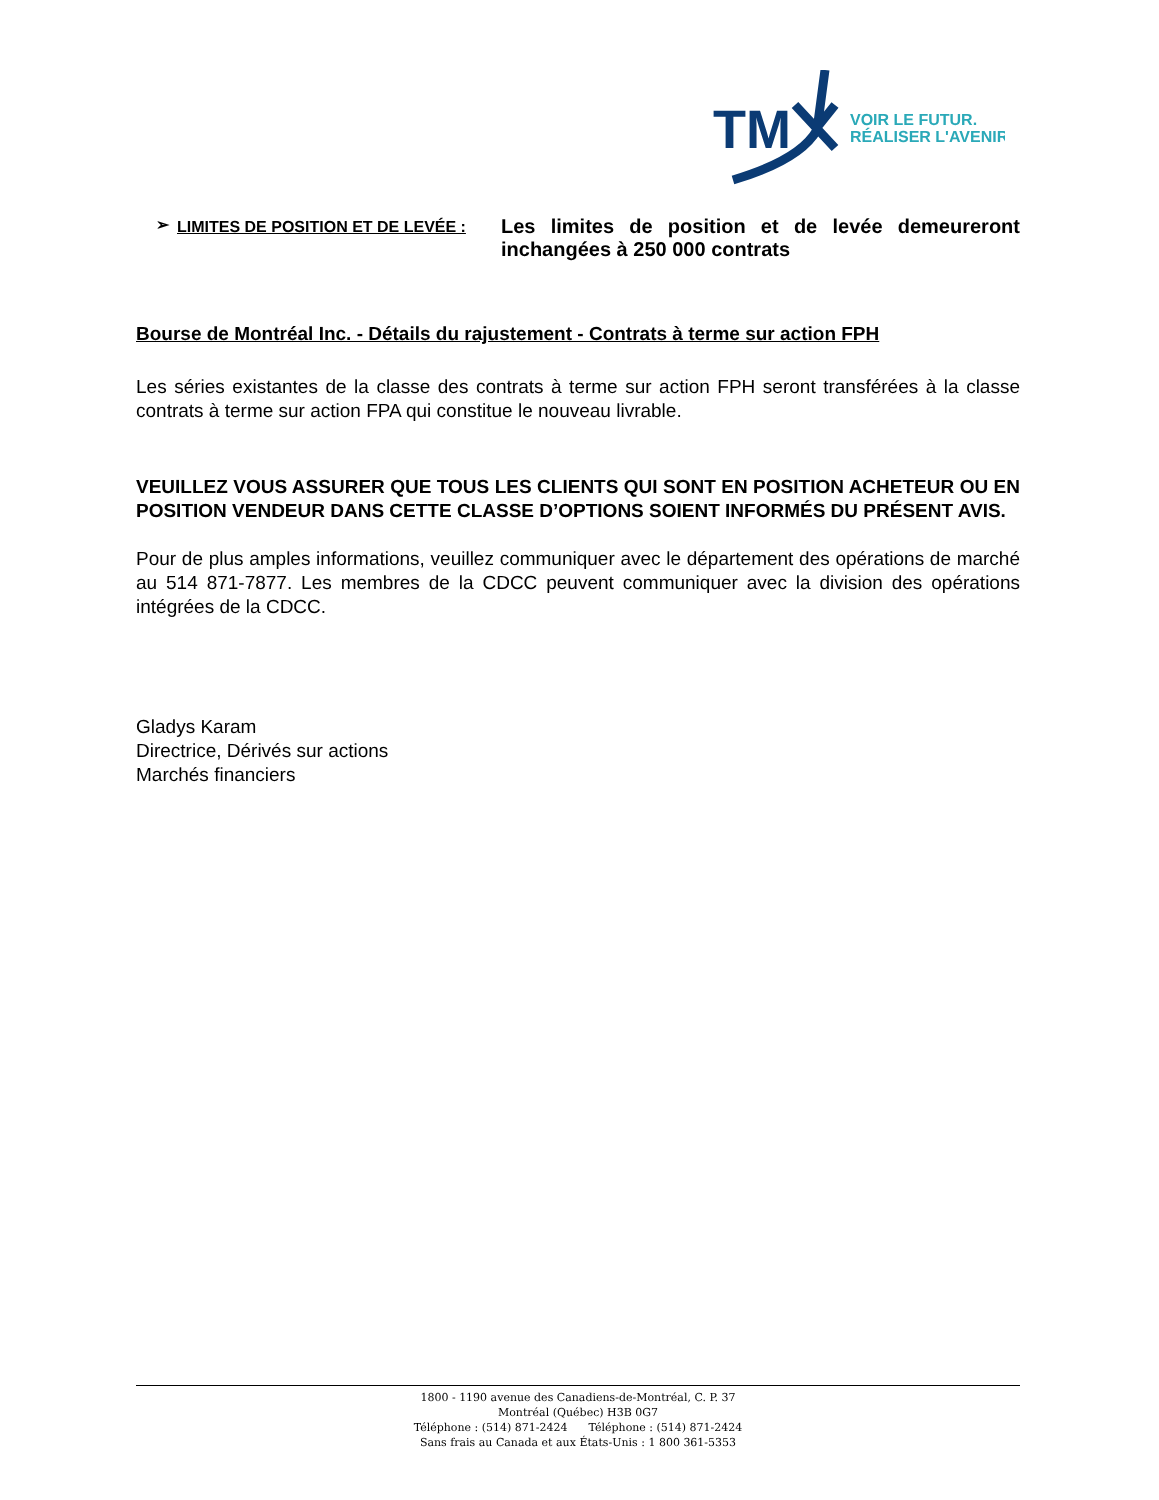TM
VOIR LE FUTUR.
RÉALISER L'AVENIR.
➢ LIMITES DE POSITION ET DE LEVÉE :
Les limites de position et de levée demeureront inchangées à 250 000 contrats
Bourse de Montréal Inc. - Détails du rajustement - Contrats à terme sur action FPH
Les séries existantes de la classe des contrats à terme sur action FPH seront transférées à la classe contrats à terme sur action FPA qui constitue le nouveau livrable.
VEUILLEZ VOUS ASSURER QUE TOUS LES CLIENTS QUI SONT EN POSITION ACHETEUR OU EN POSITION VENDEUR DANS CETTE CLASSE D’OPTIONS SOIENT INFORMÉS DU PRÉSENT AVIS.
Pour de plus amples informations, veuillez communiquer avec le département des opérations de marché au 514 871-7877. Les membres de la CDCC peuvent communiquer avec la division des opérations intégrées de la CDCC.
Gladys Karam
Directrice, Dérivés sur actions
Marchés financiers
1800 - 1190 avenue des Canadiens-de-Montréal, C. P. 37
Montréal (Québec) H3B 0G7
Téléphone : (514) 871-2424 Téléphone : (514) 871-2424
Sans frais au Canada et aux États-Unis : 1 800 361-5353